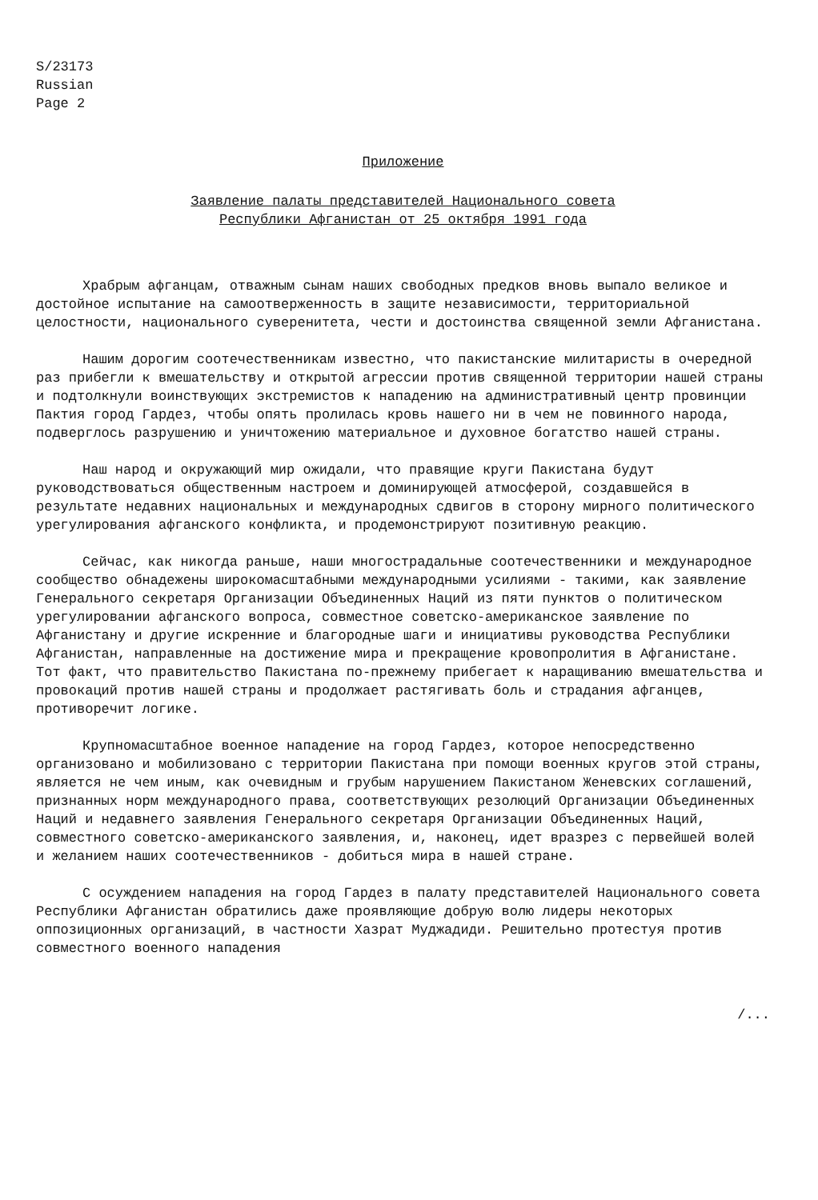S/23173
Russian
Page 2
Приложение
Заявление палаты представителей Национального совета
Республики Афганистан от 25 октября 1991 года
Храбрым афганцам, отважным сынам наших свободных предков вновь выпало великое и достойное испытание на самоотверженность в защите независимости, территориальной целостности, национального суверенитета, чести и достоинства священной земли Афганистана.
Нашим дорогим соотечественникам известно, что пакистанские милитаристы в очередной раз прибегли к вмешательству и открытой агрессии против священной территории нашей страны и подтолкнули воинствующих экстремистов к нападению на административный центр провинции Пактия город Гардез, чтобы опять пролилась кровь нашего ни в чем не повинного народа, подверглось разрушению и уничтожению материальное и духовное богатство нашей страны.
Наш народ и окружающий мир ожидали, что правящие круги Пакистана будут руководствоваться общественным настроем и доминирующей атмосферой, создавшейся в результате недавних национальных и международных сдвигов в сторону мирного политического урегулирования афганского конфликта, и продемонстрируют позитивную реакцию.
Сейчас, как никогда раньше, наши многострадальные соотечественники и международное сообщество обнадежены широкомасштабными международными усилиями - такими, как заявление Генерального секретаря Организации Объединенных Наций из пяти пунктов о политическом урегулировании афганского вопроса, совместное советско-американское заявление по Афганистану и другие искренние и благородные шаги и инициативы руководства Республики Афганистан, направленные на достижение мира и прекращение кровопролития в Афганистане. Тот факт, что правительство Пакистана по-прежнему прибегает к наращиванию вмешательства и провокаций против нашей страны и продолжает растягивать боль и страдания афганцев, противоречит логике.
Крупномасштабное военное нападение на город Гардез, которое непосредственно организовано и мобилизовано с территории Пакистана при помощи военных кругов этой страны, является не чем иным, как очевидным и грубым нарушением Пакистаном Женевских соглашений, признанных норм международного права, соответствующих резолюций Организации Объединенных Наций и недавнего заявления Генерального секретаря Организации Объединенных Наций, совместного советско-американского заявления, и, наконец, идет вразрез с первейшей волей и желанием наших соотечественников - добиться мира в нашей стране.
С осуждением нападения на город Гардез в палату представителей Национального совета Республики Афганистан обратились даже проявляющие добрую волю лидеры некоторых оппозиционных организаций, в частности Хазрат Муджадиди. Решительно протестуя против совместного военного нападения
/...